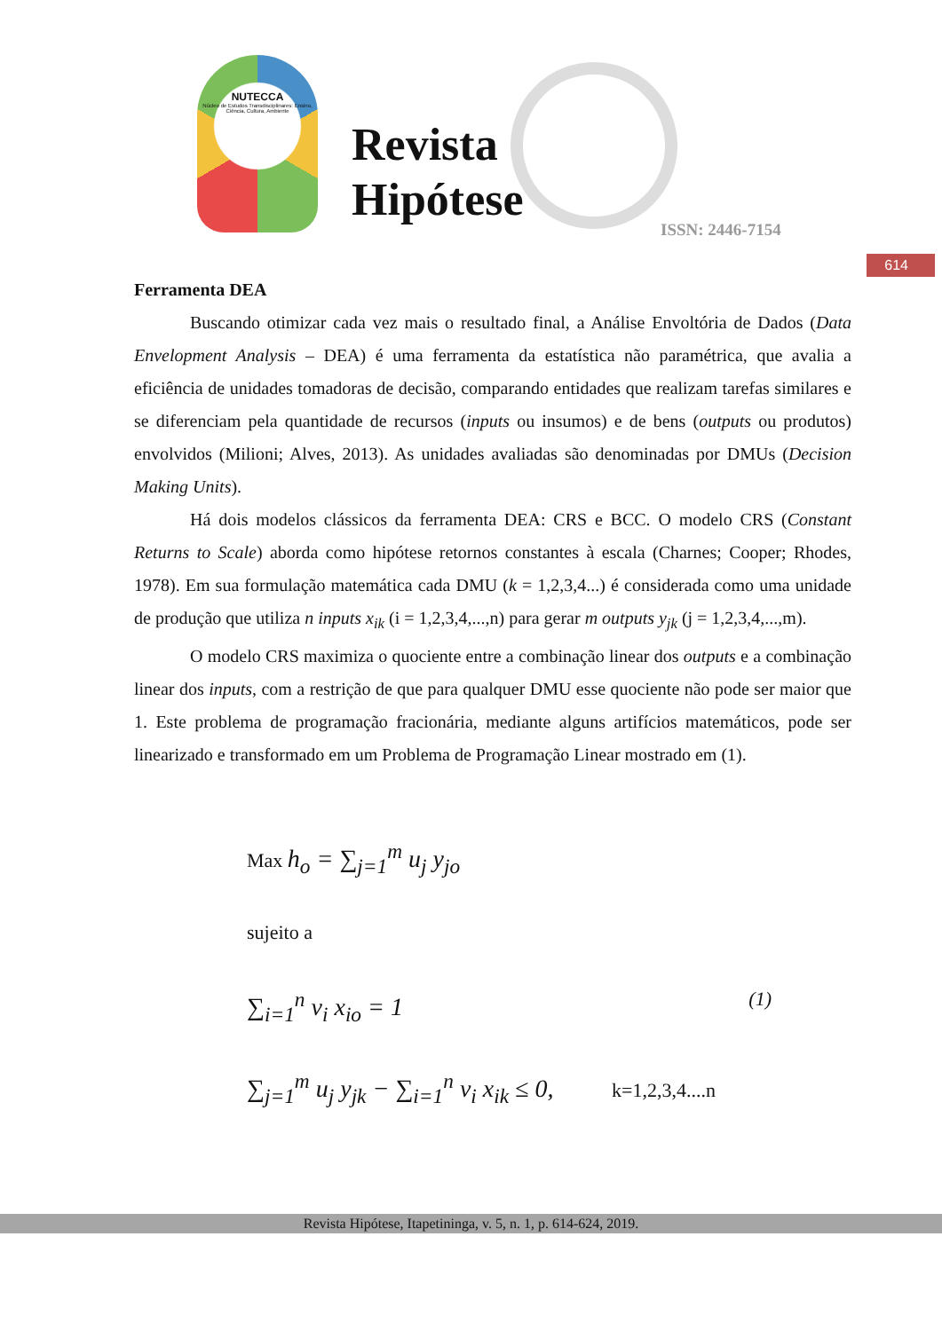NUTECCA
Núcleo de Estudos Transdisciplinares: Ensino, Ciência, Cultura, Ambiente
Revista
Hipótese
ISSN: 2446-7154
614
Ferramenta DEA
Buscando otimizar cada vez mais o resultado final, a Análise Envoltória de Dados (Data Envelopment Analysis – DEA) é uma ferramenta da estatística não paramétrica, que avalia a eficiência de unidades tomadoras de decisão, comparando entidades que realizam tarefas similares e se diferenciam pela quantidade de recursos (inputs ou insumos) e de bens (outputs ou produtos) envolvidos (Milioni; Alves, 2013). As unidades avaliadas são denominadas por DMUs (Decision Making Units).
Há dois modelos clássicos da ferramenta DEA: CRS e BCC. O modelo CRS (Constant Returns to Scale) aborda como hipótese retornos constantes à escala (Charnes; Cooper; Rhodes, 1978). Em sua formulação matemática cada DMU (k = 1,2,3,4...) é considerada como uma unidade de produção que utiliza n inputs x<sub>ik</sub> (i = 1,2,3,4,...,n) para gerar m outputs y<sub>jk</sub> (j = 1,2,3,4,...,m).
O modelo CRS maximiza o quociente entre a combinação linear dos outputs e a combinação linear dos inputs, com a restrição de que para qualquer DMU esse quociente não pode ser maior que 1. Este problema de programação fracionária, mediante alguns artifícios matemáticos, pode ser linearizado e transformado em um Problema de Programação Linear mostrado em (1).
Max h<sub>o</sub> = ∑<sub>j=1</sub><sup>m</sup> u<sub>j</sub> y<sub>jo</sub>
sujeito a
∑<sub>i=1</sub><sup>n</sup> v<sub>i</sub> x<sub>io</sub> = 1 (1)
∑<sub>j=1</sub><sup>m</sup> u<sub>j</sub> y<sub>jk</sub> − ∑<sub>i=1</sub><sup>n</sup> v<sub>i</sub> x<sub>ik</sub> ≤ 0, k=1,2,3,4....n
Revista Hipótese, Itapetininga, v. 5, n. 1, p. 614-624, 2019.